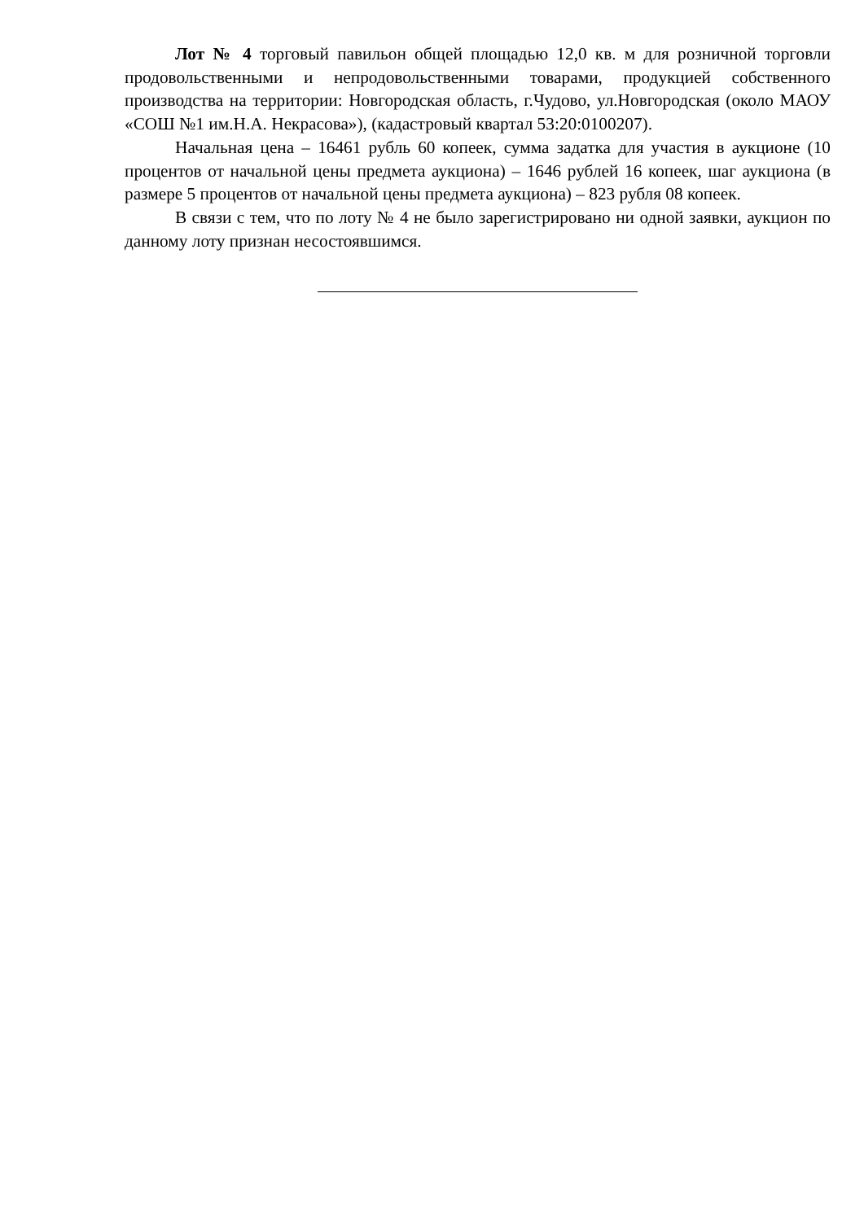Лот № 4 торговый павильон общей площадью 12,0 кв. м для розничной торговли продовольственными и непродовольственными товарами, продукцией собственного производства на территории: Новгородская область, г.Чудово, ул.Новгородская (около МАОУ «СОШ №1 им.Н.А. Некрасова»), (кадастровый квартал 53:20:0100207).
Начальная цена – 16461 рубль 60 копеек, сумма задатка для участия в аукционе (10 процентов от начальной цены предмета аукциона) – 1646 рублей 16 копеек, шаг аукциона (в размере 5 процентов от начальной цены предмета аукциона) – 823 рубля 08 копеек.
В связи с тем, что по лоту № 4 не было зарегистрировано ни одной заявки, аукцион по данному лоту признан несостоявшимся.